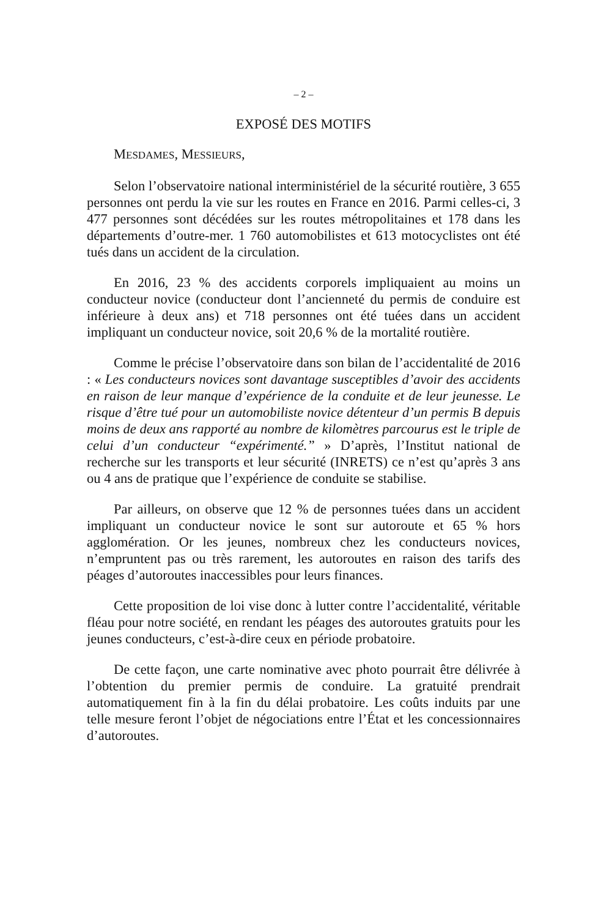– 2 –
EXPOSÉ DES MOTIFS
MESDAMES, MESSIEURS,
Selon l’observatoire national interministériel de la sécurité routière, 3 655 personnes ont perdu la vie sur les routes en France en 2016. Parmi celles-ci, 3 477 personnes sont décédées sur les routes métropolitaines et 178 dans les départements d’outre-mer. 1 760 automobilistes et 613 motocyclistes ont été tués dans un accident de la circulation.
En 2016, 23 % des accidents corporels impliquaient au moins un conducteur novice (conducteur dont l’ancienneté du permis de conduire est inférieure à deux ans) et 718 personnes ont été tuées dans un accident impliquant un conducteur novice, soit 20,6 % de la mortalité routière.
Comme le précise l’observatoire dans son bilan de l’accidentalité de 2016 : « Les conducteurs novices sont davantage susceptibles d’avoir des accidents en raison de leur manque d’expérience de la conduite et de leur jeunesse. Le risque d’être tué pour un automobiliste novice détenteur d’un permis B depuis moins de deux ans rapporté au nombre de kilomètres parcourus est le triple de celui d’un conducteur “expérimenté.” » D’après, l’Institut national de recherche sur les transports et leur sécurité (INRETS) ce n’est qu’après 3 ans ou 4 ans de pratique que l’expérience de conduite se stabilise.
Par ailleurs, on observe que 12 % de personnes tuées dans un accident impliquant un conducteur novice le sont sur autoroute et 65 % hors agglomération. Or les jeunes, nombreux chez les conducteurs novices, n’empruntent pas ou très rarement, les autoroutes en raison des tarifs des péages d’autoroutes inaccessibles pour leurs finances.
Cette proposition de loi vise donc à lutter contre l’accidentalité, véritable fléau pour notre société, en rendant les péages des autoroutes gratuits pour les jeunes conducteurs, c’est-à-dire ceux en période probatoire.
De cette façon, une carte nominative avec photo pourrait être délivrée à l’obtention du premier permis de conduire. La gratuité prendrait automatiquement fin à la fin du délai probatoire. Les coûts induits par une telle mesure feront l’objet de négociations entre l’État et les concessionnaires d’autoroutes.